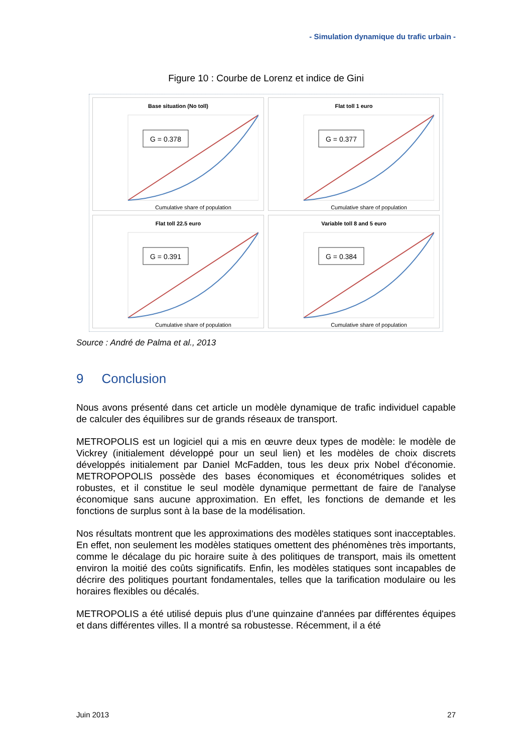- Simulation dynamique du trafic urbain -
Figure 10 : Courbe de Lorenz et indice de Gini
Base situation (No toll)
G = 0.378
Cumulative share of population
Flat toll 1 euro
G = 0.377
Cumulative share of population
Flat toll 22.5 euro
G = 0.391
Cumulative share of population
Variable toll 8 and 5 euro
G = 0.384
Cumulative share of population
Source : André de Palma et al., 2013
9 Conclusion
Nous avons présenté dans cet article un modèle dynamique de trafic individuel capable de calculer des équilibres sur de grands réseaux de transport.
METROPOLIS est un logiciel qui a mis en œuvre deux types de modèle: le modèle de Vickrey (initialement développé pour un seul lien) et les modèles de choix discrets développés initialement par Daniel McFadden, tous les deux prix Nobel d'économie. METROPOPOLIS possède des bases économiques et économétriques solides et robustes, et il constitue le seul modèle dynamique permettant de faire de l'analyse économique sans aucune approximation. En effet, les fonctions de demande et les fonctions de surplus sont à la base de la modélisation.
Nos résultats montrent que les approximations des modèles statiques sont inacceptables. En effet, non seulement les modèles statiques omettent des phénomènes très importants, comme le décalage du pic horaire suite à des politiques de transport, mais ils omettent environ la moitié des coûts significatifs. Enfin, les modèles statiques sont incapables de décrire des politiques pourtant fondamentales, telles que la tarification modulaire ou les horaires flexibles ou décalés.
METROPOLIS a été utilisé depuis plus d’une quinzaine d'années par différentes équipes et dans différentes villes. Il a montré sa robustesse. Récemment, il a été
Juin 2013 27